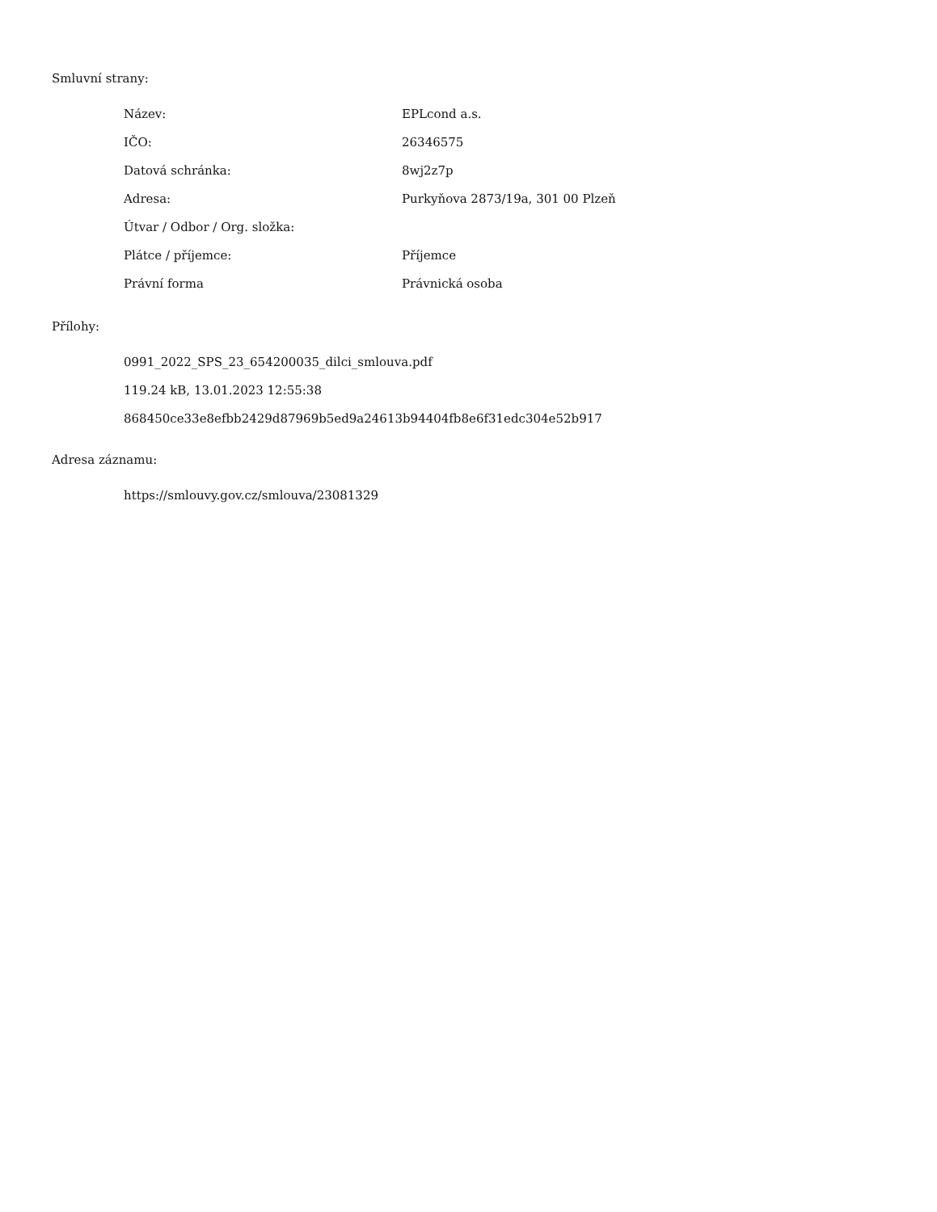Smluvní strany:
| Název: | EPLcond a.s. |
| IČO: | 26346575 |
| Datová schránka: | 8wj2z7p |
| Adresa: | Purkyňova 2873/19a, 301 00 Plzeň |
| Útvar / Odbor / Org. složka: | |
| Plátce / příjemce: | Příjemce |
| Právní forma | Právnická osoba |
Přílohy:
0991_2022_SPS_23_654200035_dilci_smlouva.pdf
119.24 kB, 13.01.2023 12:55:38
868450ce33e8efbb2429d87969b5ed9a24613b94404fb8e6f31edc304e52b917
Adresa záznamu:
https://smlouvy.gov.cz/smlouva/23081329